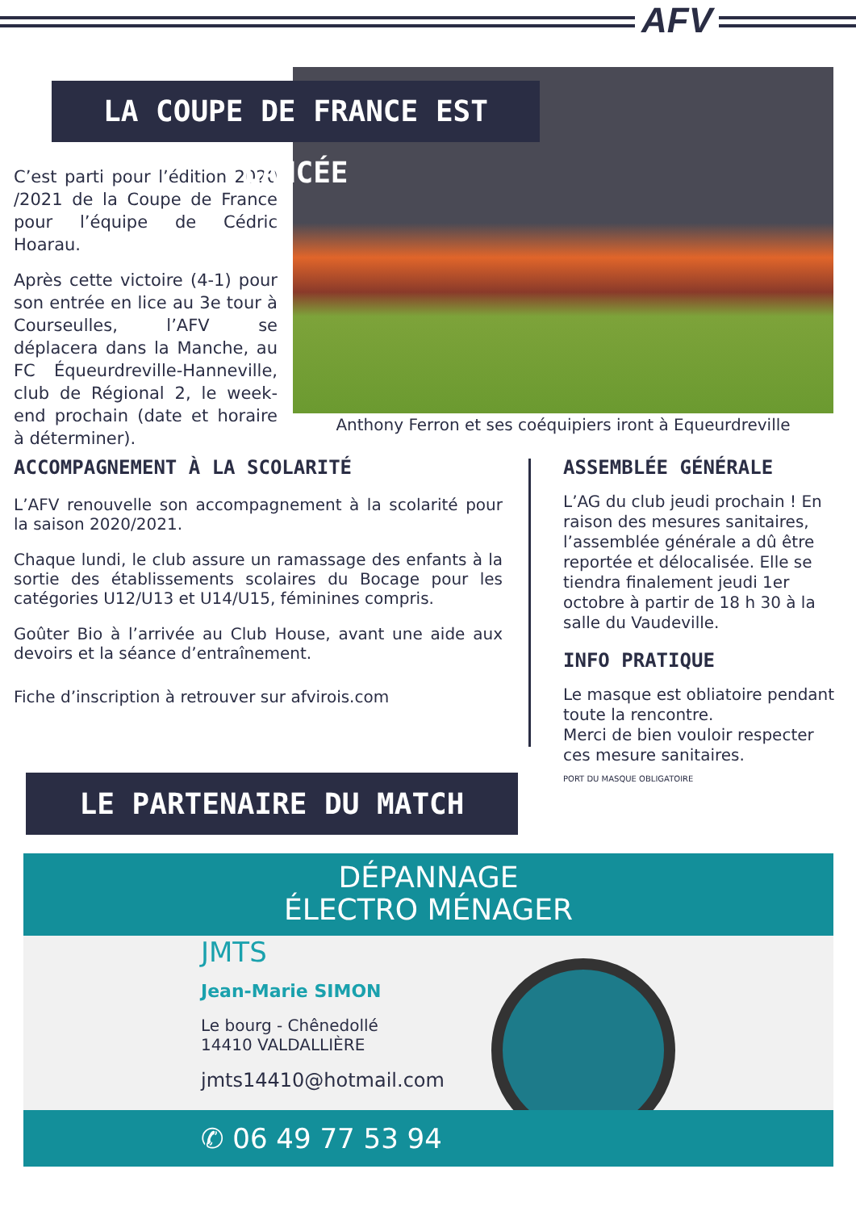AFV
LA COUPE DE FRANCE EST LANCÉE
Anthony Ferron et ses coéquipiers iront à Equeurdreville
C’est parti pour l’édition 2020 /2021 de la Coupe de France pour l’équipe de Cédric Hoarau.
Après cette victoire (4-1) pour son entrée en lice au 3e tour à Courseulles, l’AFV se déplacera dans la Manche, au FC Équeurdreville-Hanneville, club de Régional 2, le week-end prochain (date et horaire à déterminer).
ACCOMPAGNEMENT À LA SCOLARITÉ
L’AFV renouvelle son accompagnement à la scolarité pour la saison 2020/2021.
Chaque lundi, le club assure un ramassage des enfants à la sortie des établissements scolaires du Bocage pour les catégories U12/U13 et U14/U15, féminines compris.
Goûter Bio à l’arrivée au Club House, avant une aide aux devoirs et la séance d’entraînement.
Fiche d’inscription à retrouver sur afvirois.com
ASSEMBLÉE GÉNÉRALE
L’AG du club jeudi prochain ! En raison des mesures sanitaires, l’assemblée générale a dû être reportée et délocalisée. Elle se tiendra finalement jeudi 1er octobre à partir de 18 h 30 à la salle du Vaudeville.
INFO PRATIQUE
Le masque est obliatoire pendant toute la rencontre.
Merci de bien vouloir respecter ces mesure sanitaires.
PORT DU MASQUE OBLIGATOIRE
LE PARTENAIRE DU MATCH
DÉPANNAGE
ÉLECTRO MÉNAGER
JMTS
Jean-Marie SIMON
Le bourg - Chênedollé
14410 VALDALLIÈRE
jmts14410@hotmail.com
✆ 06 49 77 53 94